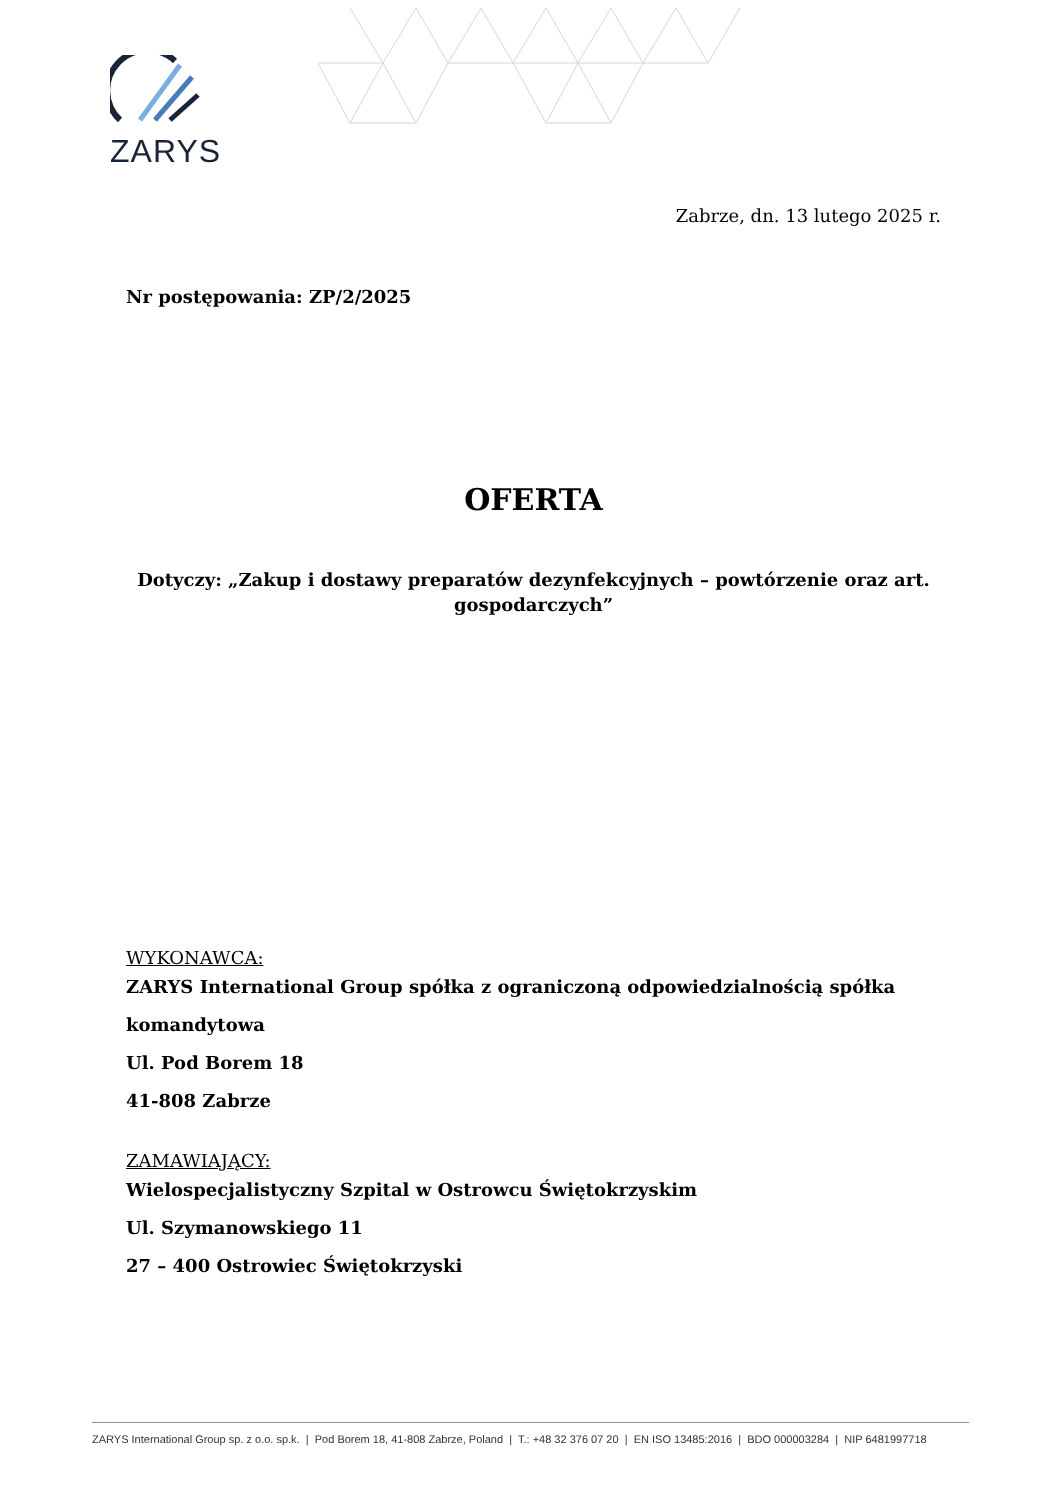ZARYS
Zabrze, dn. 13 lutego 2025 r.
Nr postępowania: ZP/2/2025
OFERTA
Dotyczy: „Zakup i dostawy preparatów dezynfekcyjnych – powtórzenie oraz art. gospodarczych”
WYKONAWCA:
ZARYS International Group spółka z ograniczoną odpowiedzialnością spółka komandytowa
Ul. Pod Borem 18
41-808 Zabrze
ZAMAWIAJĄCY:
Wielospecjalistyczny Szpital w Ostrowcu Świętokrzyskim
Ul. Szymanowskiego 11
27 – 400 Ostrowiec Świętokrzyski
ZARYS International Group sp. z o.o. sp.k. | Pod Borem 18, 41-808 Zabrze, Poland | T.: +48 32 376 07 20 | EN ISO 13485:2016 | BDO 000003284 | NIP 6481997718